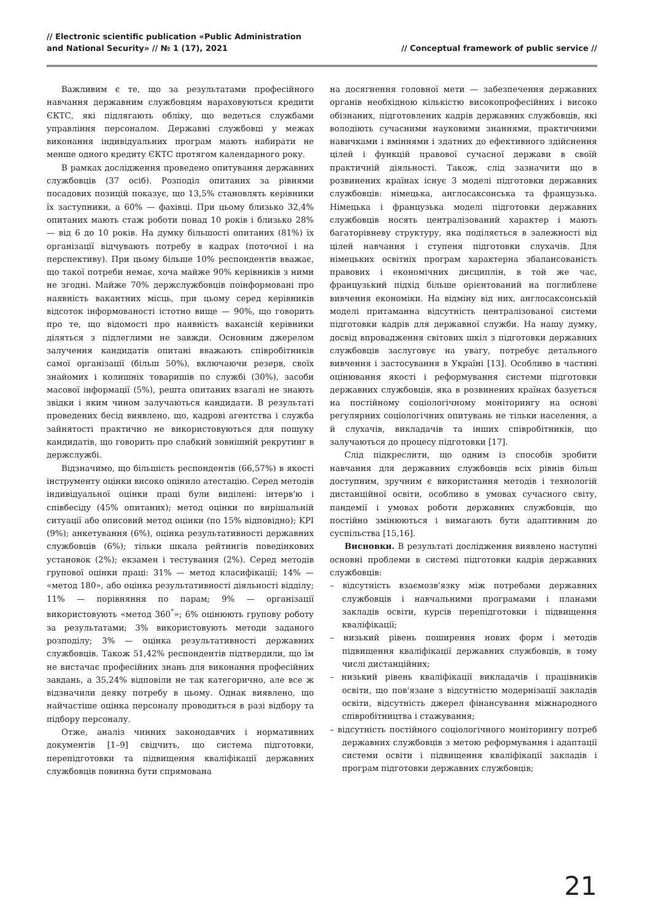// Electronic scientific publication «Public Administration
and National Security» // № 1 (17), 2021
// Conceptual framework of public service //
Важливим є те, що за результатами професійного навчання державним службовцям нараховуються кредити ЄКТС, які підлягають обліку, що ведеться службами управління персоналом. Державні службовці у межах виконання індивідуальних програм мають набирати не менше одного кредиту ЄКТС протягом календарного року.
В рамках дослідження проведено опитування державних службовців (37 осіб). Розподіл опитаних за рівнями посадових позицій показує, що 13,5% становлять керівники їх заступники, а 60% — фахівці. При цьому близько 32,4% опитаних мають стаж роботи понад 10 років і близько 28% — від 6 до 10 років. На думку більшості опитаних (81%) їх організації відчувають потребу в кадрах (поточної і на перспективу). При цьому більше 10% респондентів вважає, що такої потреби немає, хоча майже 90% керівників з ними не згодні. Майже 70% держслужбовців поінформовані про наявність вакантних місць, при цьому серед керівників відсоток інформованості істотно вище — 90%, що говорить про те, що відомості про наявність вакансій керівники діляться з підлеглими не завжди. Основним джерелом залучення кандидатів опитані вважають співробітників самої організації (більш 50%), включаючи резерв, своїх знайомих і колишніх товаришів по службі (30%), засоби масової інформації (5%), решта опитаних взагалі не знають звідки і яким чином залучаються кандидати. В результаті проведених бесід виявлено, що, кадрові агентства і служба зайнятості практично не використовуються для пошуку кандидатів, що говорить про слабкий зовнішній рекрутинг в держслужбі.
Відзначимо, що більшість респондентів (66,57%) в якості інструменту оцінки високо оцінило атестацію. Серед методів індивідуальної оцінки праці були виділені: інтерв'ю і співбесіду (45% опитаних); метод оцінки по вирішальній ситуації або описовий метод оцінки (по 15% відповідно); KPI (9%); анкетування (6%), оцінка результативності державних службовців (6%); тільки шкала рейтингів поведінкових установок (2%); екзамен і тестування (2%). Серед методів групової оцінки праці: 31% — метод класифікації; 14% — «метод 180», або оцінка результативності діяльності відділу; 11% — порівняння по парам; 9% — організації використовують «метод 360<sup>°</sup>»; 6% оцінюють групову роботу за результатами; 3% використовують методи заданого розподілу; 3% — оцінка результативності державних службовців. Також 51,42% респондентів підтвердили, що їм не вистачає професійних знань для виконання професійних завдань, а 35,24% відповіли не так категорично, але все ж відзначили деяку потребу в цьому. Однак виявлено, що найчастіше оцінка персоналу проводиться в разі відбору та підбору персоналу.
Отже, аналіз чинних законодавчих і нормативних документів [1–9] свідчить, що система підготовки, перепідготовки та підвищення кваліфікації державних службовців повинна бути спрямована
на досягнення головної мети — забезпечення державних органів необхідною кількістю високопрофесійних і високо обізнаних, підготовлених кадрів державних службовців, які володіють сучасними науковими знаннями, практичними навичками і вміннями і здатних до ефективного здійснення цілей і функцій правової сучасної держави в своїй практичній діяльності. Також, слід зазначити що в розвинених країнах існує 3 моделі підготовки державних службовців: німецька, англосаксонська та французька. Німецька і французька моделі підготовки державних службовців носять централізований характер і мають багаторівневу структуру, яка поділяється в залежності від цілей навчання і ступеня підготовки слухачів. Для німецьких освітніх програм характерна збалансованість правових і економічних дисциплін, в той же час, французький підхід більше орієнтований на поглиблене вивчення економіки. На відміну від них, англосаксонській моделі притаманна відсутність централізованої системи підготовки кадрів для державної служби. На нашу думку, досвід впровадження світових шкіл з підготовки державних службовців заслуговує на увагу, потребує детального вивчення і застосування в Україні [13]. Особливо в частині оцінювання якості і реформування системи підготовки державних службовців, яка в розвинених країнах базується на постійному соціологічному моніторингу на основі регулярних соціологічних опитувань не тільки населення, а й слухачів, викладачів та інших співробітників, що залучаються до процесу підготовки [17].
Слід підкреслити, що одним із способів зробити навчання для державних службовців всіх рівнів більш доступним, зручним є використання методів і технологій дистанційної освіти, особливо в умовах сучасного світу, пандемії і умовах роботи державних службовців, що постійно змінюються і вимагають бути адаптивним до суспільства [15,16].
Висновки. В результаті дослідження виявлено наступні основні проблеми в системі підготовки кадрів державних службовців:
– відсутність взаємозв'язку між потребами державних службовців і навчальними програмами і планами закладів освіти, курсів перепідготовки і підвищення кваліфікації;
– низький рівень поширення нових форм і методів підвищення кваліфікації державних службовців, в тому числі дистанційних;
– низький рівень кваліфікації викладачів і працівників освіти, що пов'язане з відсутністю модернізації закладів освіти, відсутність джерел фінансування міжнародного співробітництва і стажування;
– відсутність постійного соціологічного моніторингу потреб державних службовців з метою реформування і адаптації системи освіти і підвищення кваліфікації закладів і програм підготовки державних службовців;
21